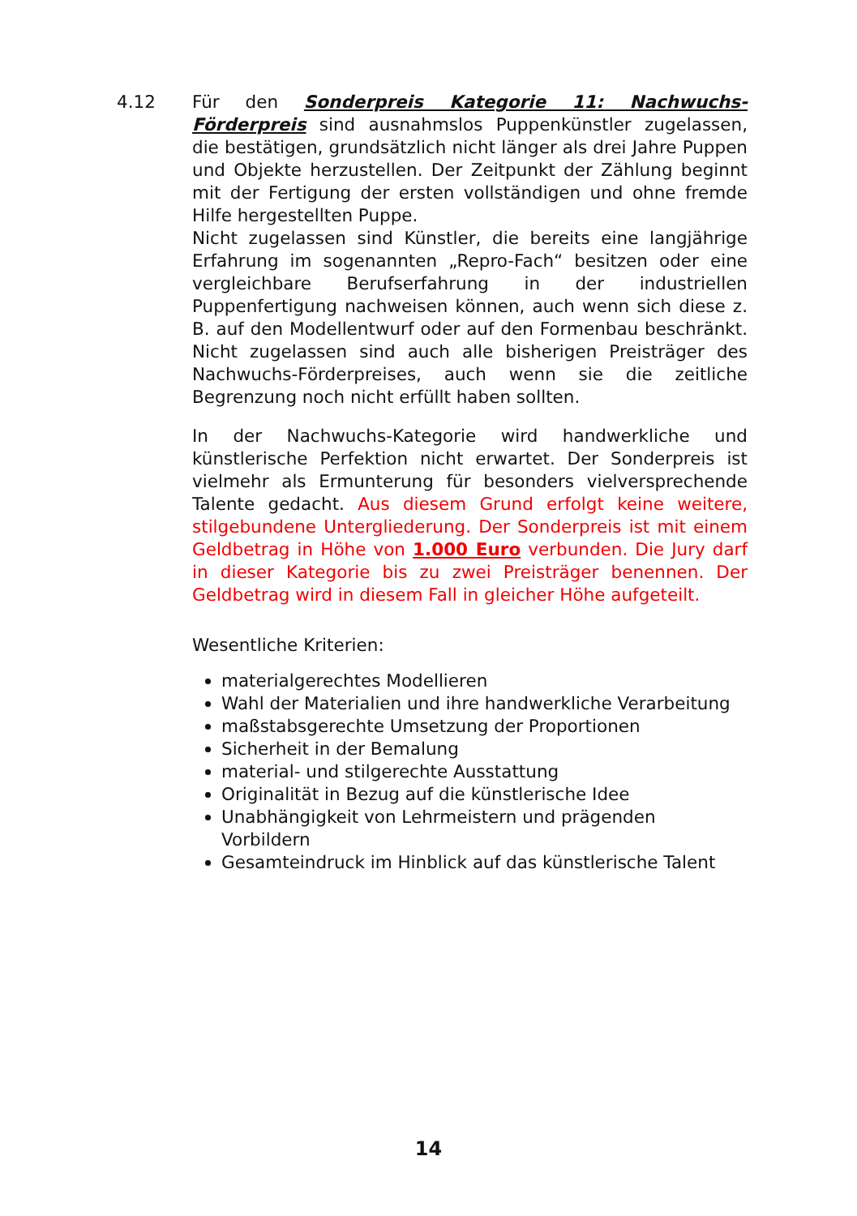4.12 Für den Sonderpreis Kategorie 11: Nachwuchs-Förderpreis sind ausnahmslos Puppenkünstler zugelassen, die bestätigen, grundsätzlich nicht länger als drei Jahre Puppen und Objekte herzustellen. Der Zeitpunkt der Zählung beginnt mit der Fertigung der ersten vollständigen und ohne fremde Hilfe hergestellten Puppe.
Nicht zugelassen sind Künstler, die bereits eine langjährige Erfahrung im sogenannten „Repro-Fach“ besitzen oder eine vergleichbare Berufserfahrung in der industriellen Puppenfertigung nachweisen können, auch wenn sich diese z. B. auf den Modellentwurf oder auf den Formenbau beschränkt. Nicht zugelassen sind auch alle bisherigen Preisträger des Nachwuchs-Förderpreises, auch wenn sie die zeitliche Begrenzung noch nicht erfüllt haben sollten.
In der Nachwuchs-Kategorie wird handwerkliche und künstlerische Perfektion nicht erwartet. Der Sonderpreis ist vielmehr als Ermunterung für besonders vielversprechende Talente gedacht. Aus diesem Grund erfolgt keine weitere, stilgebundene Untergliederung. Der Sonderpreis ist mit einem Geldbetrag in Höhe von 1.000 Euro verbunden. Die Jury darf in dieser Kategorie bis zu zwei Preisträger benennen. Der Geldbetrag wird in diesem Fall in gleicher Höhe aufgeteilt.
Wesentliche Kriterien:
materialgerechtes Modellieren
Wahl der Materialien und ihre handwerkliche Verarbeitung
maßstabsgerechte Umsetzung der Proportionen
Sicherheit in der Bemalung
material- und stilgerechte Ausstattung
Originalität in Bezug auf die künstlerische Idee
Unabhängigkeit von Lehrmeistern und prägenden Vorbildern
Gesamteindruck im Hinblick auf das künstlerische Talent
14